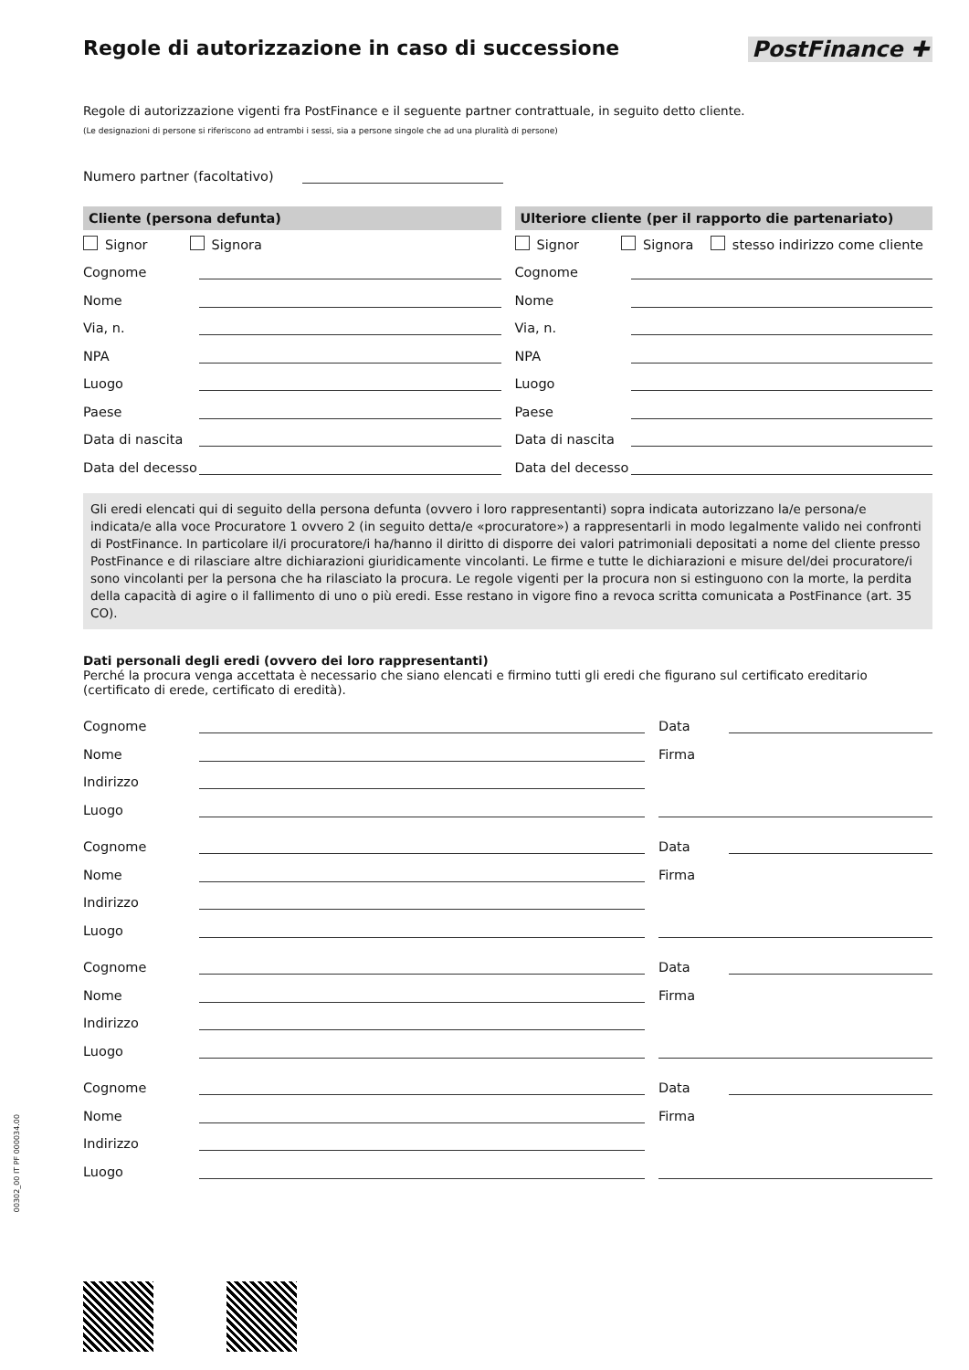Regole di autorizzazione in caso di successione
PostFinance ✚
Regole di autorizzazione vigenti fra PostFinance e il seguente partner contrattuale, in seguito detto cliente.
(Le designazioni di persone si riferiscono ad entrambi i sessi, sia a persone singole che ad una pluralità di persone)
Numero partner (facoltativo)
Cliente (persona defunta)
Signor Signora
Cognome
Nome
Via, n.
NPA
Luogo
Paese
Data di nascita
Data del decesso
Ulteriore cliente (per il rapporto die partenariato)
Signor Signora stesso indirizzo come cliente
Cognome
Nome
Via, n.
NPA
Luogo
Paese
Data di nascita
Data del decesso
Gli eredi elencati qui di seguito della persona defunta (ovvero i loro rappresentanti) sopra indicata autorizzano la/e persona/e indicata/e alla voce Procuratore 1 ovvero 2 (in seguito detta/e «procuratore») a rappresentarli in modo legalmente valido nei confronti di PostFinance. In particolare il/i procuratore/i ha/hanno il diritto di disporre dei valori patrimoniali depositati a nome del cliente presso PostFinance e di rilasciare altre dichiarazioni giuridicamente vincolanti. Le firme e tutte le dichiarazioni e misure del/dei procuratore/i sono vincolanti per la persona che ha rilasciato la procura. Le regole vigenti per la procura non si estinguono con la morte, la perdita della capacità di agire o il fallimento di uno o più eredi. Esse restano in vigore fino a revoca scritta comunicata a PostFinance (art. 35 CO).
Dati personali degli eredi (ovvero dei loro rappresentanti)
Perché la procura venga accettata è necessario che siano elencati e firmino tutti gli eredi che figurano sul certificato ereditario (certificato di erede, certificato di eredità).
Cognome
Nome
Indirizzo
Luogo
Cognome
Nome
Indirizzo
Luogo
Cognome
Nome
Indirizzo
Luogo
Cognome
Nome
Indirizzo
Luogo
Data
Firma
Data
Firma
Data
Firma
Data
Firma
00302_00 IT PF 000034.00